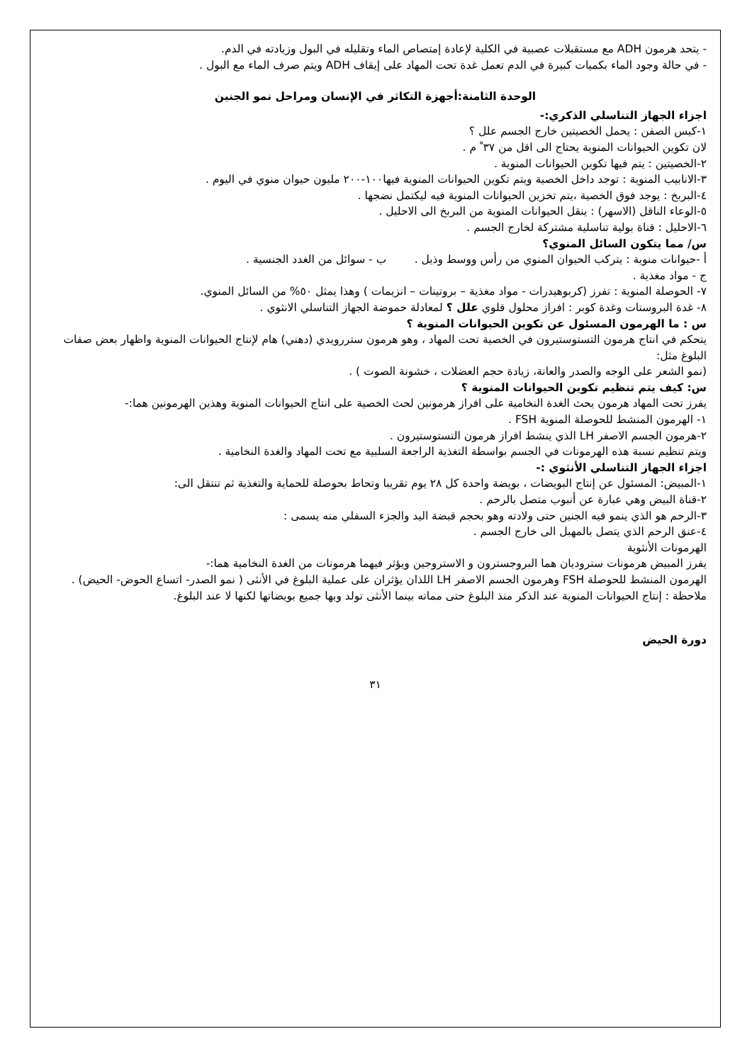- يتحد هرمون ADH مع مستقبلات عصبية في الكلية لإعادة إمتصاص الماء وتقليله في البول وزيادته في الدم.
- في حالة وجود الماء بكميات كبيرة في الدم تعمل غدة تحت المهاد على إيقاف ADH ويتم صرف الماء مع البول .
الوحدة الثامنة:أجهزة التكاثر في الإنسان ومراحل نمو الجنين
اجزاء الجهاز التناسلي الذكري:-
١-كيس الصفن : يحمل الخصيتين خارج الجسم علل ؟
لان تكوين الحيوانات المنوية يحتاج الى اقل من ٣٧ ْ م .
٢-الخصيتين : يتم فيها تكوين الحيوانات المنوية .
٣-الانابيب المنوية : توجد داخل الخصية ويتم تكوين الحيوانات المنوية فيها١٠٠-٢٠٠ مليون حيوان منوي في اليوم .
٤-البربخ : يوجد فوق الخصية ،يتم تخزين الحيوانات المنوية فيه ليكتمل نضجها .
٥-الوعاء الناقل (الاسهر) : ينقل الحيوانات المنوية من البربخ الى الاحليل .
٦-الاحليل : قناة بولية تناسلية مشتركة لخارج الجسم .
س/ مما يتكون السائل المنوي؟
أ -حيوانات منوية : يتركب الحيوان المنوي من رأس ووسط وذيل . ب - سوائل من الغدد الجنسية .
ج - مواد مغذية .
٧- الحوصلة المنوية : تفرز (كربوهيدرات - مواد مغذية – بروتينات – انزيمات ) وهذا يمثل ٥٠% من السائل المنوي.
٨- غدة البروستات وغدة كوبر : افراز محلول قلوي علل ؟ لمعادلة حموضة الجهاز التناسلي الانثوي .
س : ما الهرمون المسئول عن تكوين الحيوانات المنوية ؟
يتحكم في انتاج هرمون التستوستيرون في الخصية تحت المهاد ، وهو هرمون ستررويدي (دهني) هام لإنتاج الحيوانات المنوية واظهار بعض صفات البلوغ مثل:
(نمو الشعر على الوجه والصدر والعانة، زيادة حجم العضلات ، خشونة الصوت ) .
س: كيف يتم تنظيم تكوين الحيوانات المنوية ؟
يفرز تحت المهاد هرمون يحث الغدة النخامية على افراز هرمونين لحث الخصية على انتاج الحيوانات المنوية وهذين الهرمونين هما:-
١- الهرمون المنشط للحوصلة المنوية FSH .
٢-هرمون الجسم الاصفر LH الذي ينشط افراز هرمون التستوستيرون .
ويتم تنظيم نسبة هذه الهرمونات في الجسم بواسطة التغذية الراجعة السلبية مع تحت المهاد والغدة النخامية .
اجزاء الجهاز التناسلي الأنثوي :-
١-المبيض: المسئول عن إنتاج البويضات ، بويضة واحدة كل ٢٨ يوم تقريبا وتحاط بحوصلة للحماية والتغذية ثم تنتقل الى:
٢-قناة البيض وهي عبارة عن أنبوب متصل بالرحم .
٣-الرحم هو الذي ينمو فيه الجنين حتى ولادته وهو بحجم قبضة اليد والجزء السفلي منه يسمى :
٤-عنق الرحم الذي يتصل بالمهبل الى خارج الجسم .
الهرمونات الأنثوية
يفرز المبيض هرمونات ستروديان هما البروجسترون و الاستروجين ويؤثر فيهما هرمونات من الغدة النخامية هما:-
الهرمون المنشط للحوصلة FSH وهرمون الجسم الاصفر LH اللذان يؤثران على عملية البلوغ في الأنثى ( نمو الصدر- اتساع الحوض- الحيض) .
ملاحظة : إنتاج الحيوانات المنوية عند الذكر منذ البلوغ حتى مماته بينما الأنثى تولد وبها جميع بويضاتها لكنها لا عند البلوغ.
دورة الحيض
٣١